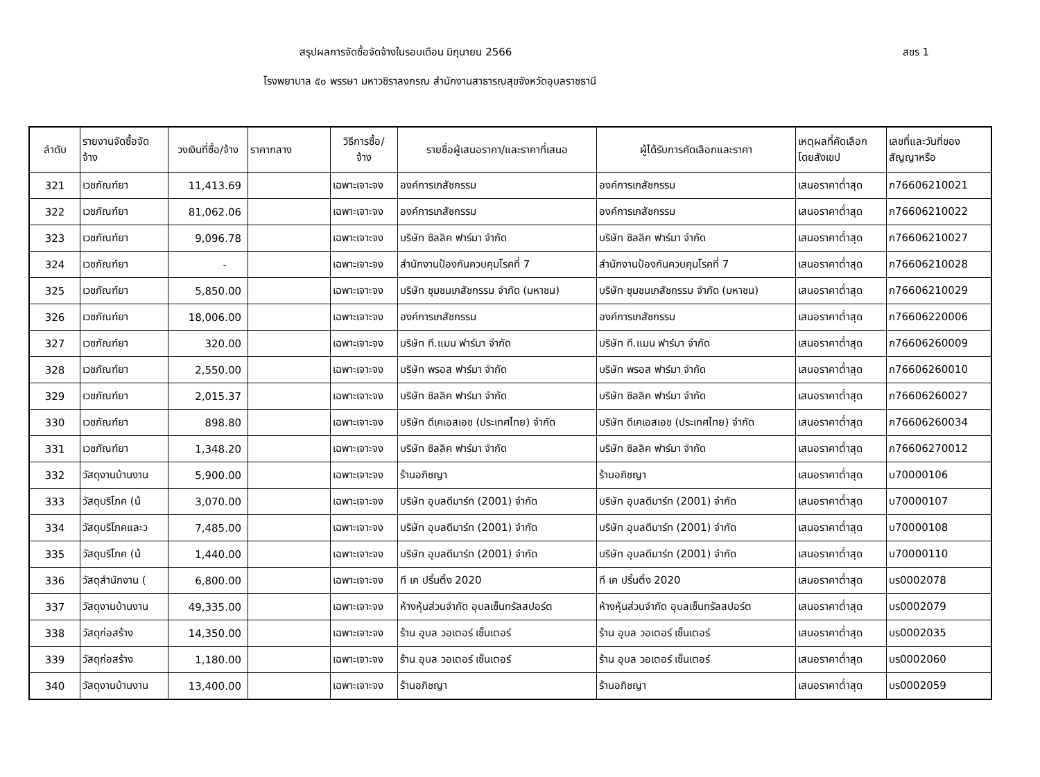สรุปผลการจัดซื้อจัดจ้างในรอบเดือน มิถุนายน 2566 สขร 1
โรงพยาบาล ๕๐ พรรษา มหาวชิราลงกรณ สำนักงานสาธารณสุขจังหวัดอุบลราชธานี
| ลำดับ | รายงานจัดซื้อจัด จ้าง | วงเงินที่ซื้อ/จ้าง | ราคากลาง | วิธีการซื้อ/ จ้าง | รายชื่อผู้เสนอราคา/และราคาที่เสนอ | ผู้ได้รับการคัดเลือกและราคา | เหตุผลที่คัดเลือก โดยสังเขป | เลขที่และวันที่ของ สัญญาหรือ |
| --- | --- | --- | --- | --- | --- | --- | --- | --- |
| 321 | เวชภัณฑ์ยา | 11,413.69 | | เฉพาะเจาะจง | องค์การเภสัชกรรม | องค์การเภสัชกรรม | เสนอราคาต่ำสุด | ภ76606210021 |
| 322 | เวชภัณฑ์ยา | 81,062.06 | | เฉพาะเจาะจง | องค์การเภสัชกรรม | องค์การเภสัชกรรม | เสนอราคาต่ำสุด | ภ76606210022 |
| 323 | เวชภัณฑ์ยา | 9,096.78 | | เฉพาะเจาะจง | บริษัท ซิลลิค ฟาร์มา จำกัด | บริษัท ซิลลิค ฟาร์มา จำกัด | เสนอราคาต่ำสุด | ภ76606210027 |
| 324 | เวชภัณฑ์ยา | - | | เฉพาะเจาะจง | สำนักงานป้องกันควบคุมโรคที่ 7 | สำนักงานป้องกันควบคุมโรคที่ 7 | เสนอราคาต่ำสุด | ภ76606210028 |
| 325 | เวชภัณฑ์ยา | 5,850.00 | | เฉพาะเจาะจง | บริษัท ชุมชนเภสัชกรรม จำกัด (มหาชน) | บริษัท ชุมชนเภสัชกรรม จำกัด (มหาชน) | เสนอราคาต่ำสุด | ภ76606210029 |
| 326 | เวชภัณฑ์ยา | 18,006.00 | | เฉพาะเจาะจง | องค์การเภสัชกรรม | องค์การเภสัชกรรม | เสนอราคาต่ำสุด | ภ76606220006 |
| 327 | เวชภัณฑ์ยา | 320.00 | | เฉพาะเจาะจง | บริษัท ที.แมน ฟาร์มา จำกัด | บริษัท ที.แมน ฟาร์มา จำกัด | เสนอราคาต่ำสุด | ภ76606260009 |
| 328 | เวชภัณฑ์ยา | 2,550.00 | | เฉพาะเจาะจง | บริษัท พรอส ฟาร์มา จำกัด | บริษัท พรอส ฟาร์มา จำกัด | เสนอราคาต่ำสุด | ภ76606260010 |
| 329 | เวชภัณฑ์ยา | 2,015.37 | | เฉพาะเจาะจง | บริษัท ซิลลิค ฟาร์มา จำกัด | บริษัท ซิลลิค ฟาร์มา จำกัด | เสนอราคาต่ำสุด | ภ76606260027 |
| 330 | เวชภัณฑ์ยา | 898.80 | | เฉพาะเจาะจง | บริษัท ดีเคเอสเอช (ประเทศไทย) จำกัด | บริษัท ดีเคเอสเอช (ประเทศไทย) จำกัด | เสนอราคาต่ำสุด | ภ76606260034 |
| 331 | เวชภัณฑ์ยา | 1,348.20 | | เฉพาะเจาะจง | บริษัท ซิลลิค ฟาร์มา จำกัด | บริษัท ซิลลิค ฟาร์มา จำกัด | เสนอราคาต่ำสุด | ภ76606270012 |
| 332 | วัสดุงานบ้านงาน | 5,900.00 | | เฉพาะเจาะจง | ร้านอภิชญา | ร้านอภิชญา | เสนอราคาต่ำสุด | บ70000106 |
| 333 | วัสดุบริโภค (น้ | 3,070.00 | | เฉพาะเจาะจง | บริษัท อุบลดีมาร์ท (2001) จำกัด | บริษัท อุบลดีมาร์ท (2001) จำกัด | เสนอราคาต่ำสุด | บ70000107 |
| 334 | วัสดุบริโภคและว | 7,485.00 | | เฉพาะเจาะจง | บริษัท อุบลดีมาร์ท (2001) จำกัด | บริษัท อุบลดีมาร์ท (2001) จำกัด | เสนอราคาต่ำสุด | บ70000108 |
| 335 | วัสดุบริโภค (น้ | 1,440.00 | | เฉพาะเจาะจง | บริษัท อุบลดีมาร์ท (2001) จำกัด | บริษัท อุบลดีมาร์ท (2001) จำกัด | เสนอราคาต่ำสุด | บ70000110 |
| 336 | วัสดุสำนักงาน ( | 6,800.00 | | เฉพาะเจาะจง | ที เค ปริ้นติ้ง 2020 | ที เค ปริ้นติ้ง 2020 | เสนอราคาต่ำสุด | บร0002078 |
| 337 | วัสดุงานบ้านงาน | 49,335.00 | | เฉพาะเจาะจง | ห้างหุ้นส่วนจำกัด อุบลเซ็นทรัลสปอร์ต | ห้างหุ้นส่วนจำกัด อุบลเซ็นทรัลสปอร์ต | เสนอราคาต่ำสุด | บร0002079 |
| 338 | วัสดุก่อสร้าง | 14,350.00 | | เฉพาะเจาะจง | ร้าน อุบล วอเตอร์ เซ็นเตอร์ | ร้าน อุบล วอเตอร์ เซ็นเตอร์ | เสนอราคาต่ำสุด | บร0002035 |
| 339 | วัสดุก่อสร้าง | 1,180.00 | | เฉพาะเจาะจง | ร้าน อุบล วอเตอร์ เซ็นเตอร์ | ร้าน อุบล วอเตอร์ เซ็นเตอร์ | เสนอราคาต่ำสุด | บร0002060 |
| 340 | วัสดุงานบ้านงาน | 13,400.00 | | เฉพาะเจาะจง | ร้านอภิชญา | ร้านอภิชญา | เสนอราคาต่ำสุด | บร0002059 |